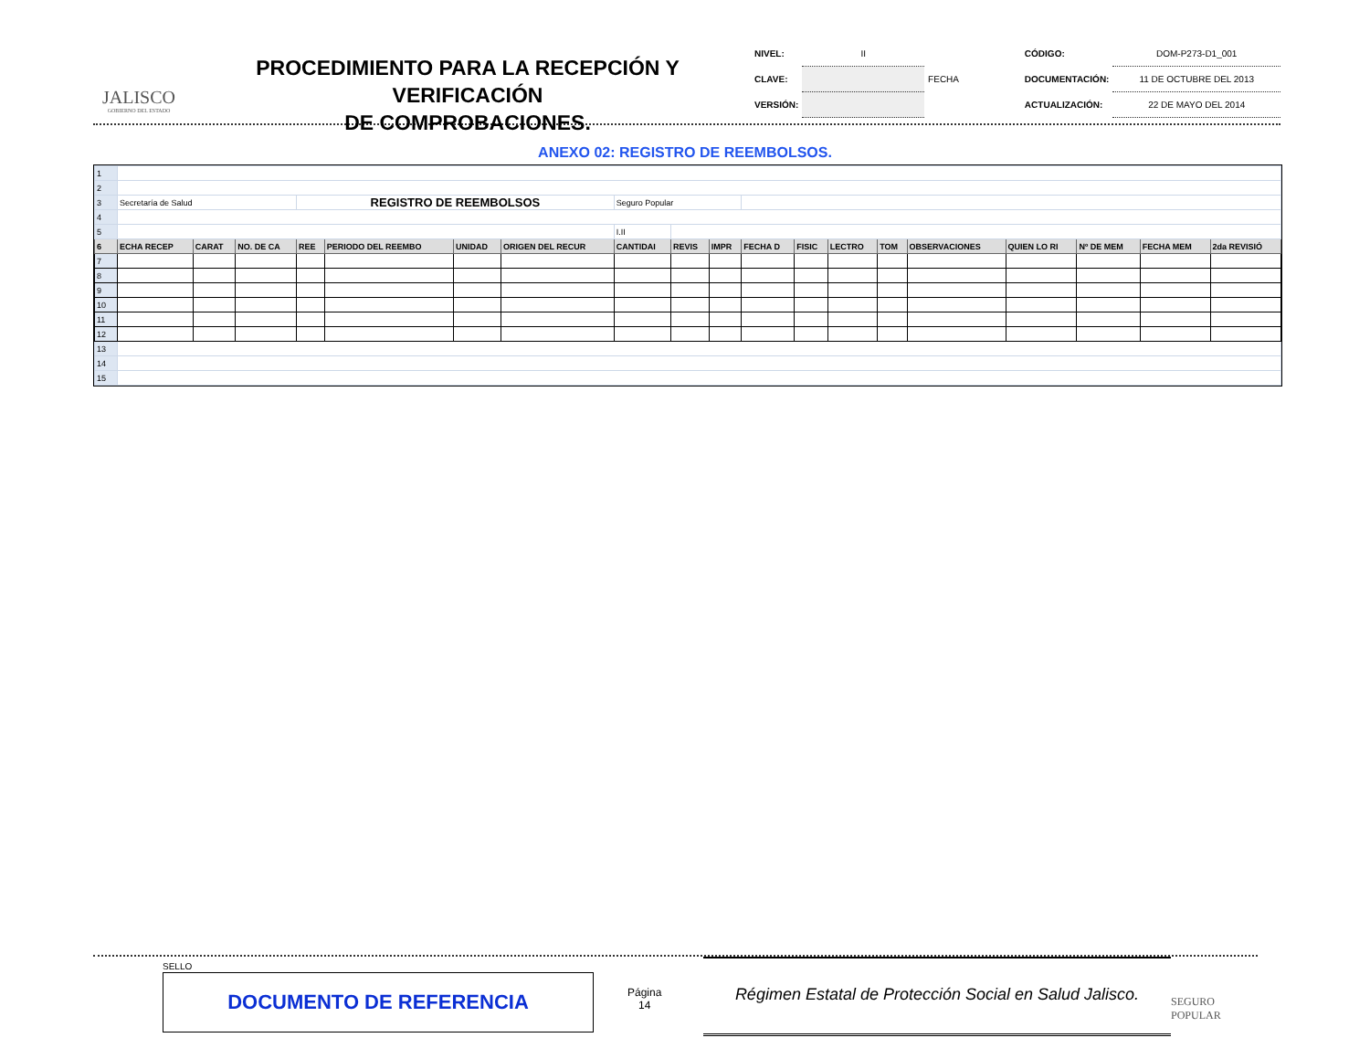JALISCO
GOBIERNO DEL ESTADO
PROCEDIMIENTO PARA LA RECEPCIÓN Y VERIFICACIÓN
DE COMPROBACIONES.
| NIVEL: | II | | CÓDIGO: | DOM-P273-D1_001 |
| CLAVE: | | FECHA | DOCUMENTACIÓN: | 11 DE OCTUBRE DEL 2013 |
| VERSIÓN: | | | ACTUALIZACIÓN: | 22 DE MAYO DEL 2014 |
ANEXO 02: REGISTRO DE REEMBOLSOS.
| 1 | | | | | | | | | | | | | | | | | | | |
| 2 | | | | | | | | | | | | | | | | | | | |
| 3 | Secretaría de Salud | | | REGISTRO DE REEMBOLSOS | | | | Seguro Popular | | | | | | | | | | | |
| 4 | | | | | | | | | | | | | | | | | | | |
| 5 | | | | | | | | I.II | | | | | | | | | | | |
| 6 | ECHA RECEP | CARAT | NO. DE CA | REE | PERIODO DEL REEMBO | UNIDAD | ORIGEN DEL RECUR | CANTIDAI | REVIS | IMPR | FECHA D | FISIC | LECTRO | TOM | OBSERVACIONES | QUIEN LO RI | Nº DE MEM | FECHA MEM | 2da REVISIÓ |
| 7 | | | | | | | | | | | | | | | | | | | |
| 8 | | | | | | | | | | | | | | | | | | | |
| 9 | | | | | | | | | | | | | | | | | | | |
| 10 | | | | | | | | | | | | | | | | | | | |
| 11 | | | | | | | | | | | | | | | | | | | |
| 12 | | | | | | | | | | | | | | | | | | | |
| 13 | | | | | | | | | | | | | | | | | | | |
| 14 | | | | | | | | | | | | | | | | | | | |
| 15 | | | | | | | | | | | | | | | | | | | |
SELLO
DOCUMENTO DE REFERENCIA
Página
14
Régimen Estatal de Protección Social en Salud Jalisco.
SEGURO POPULAR